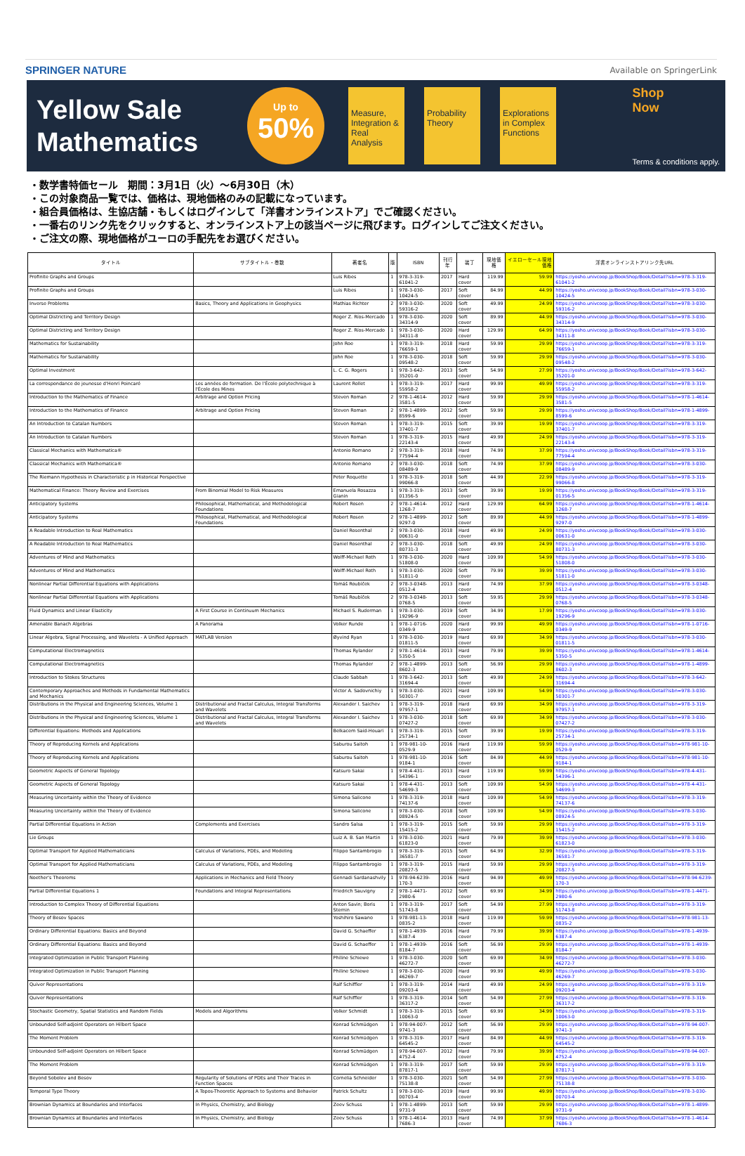SPRINGER NATURE Available on SpringerLink
Yellow Sale
Mathematics
Up to
50%
Measure, Integration & Real Analysis
Probability Theory
Explorations in Complex Functions
Shop
Now
Terms & conditions apply.
・数学書特価セール　期間：3月1日（火）～6月30日（木）
・この対象商品一覧では、価格は、現地価格のみの記載になっています。
・組合員価格は、生協店舗・もしくはログインして「洋書オンラインストア」でご確認ください。
・一番右のリンク先をクリックすると、オンラインストア上の該当ページに飛びます。ログインしてご注文ください。
・ご注文の際、現地価格がユーロの手配先をお選びください。
| タイトル | サブタイトル・巻数 | 著者名 | 版 | ISBN | 刊行年 | 装丁 | 現地価格 | イエローセール現地価格 | 洋書オンラインストアリンク先URL |
| --- | --- | --- | --- | --- | --- | --- | --- | --- | --- |
| Profinite Graphs and Groups | | Luis Ribes | 1 | 978-3-319-61041-2 | 2017 | Hard cover | 119.99 | 59.99 | https://yosho.univcoop.jp/BookShop/Book/Detail?isbn=978-3-319-61041-2 |
| Profinite Graphs and Groups | | Luis Ribes | 1 | 978-3-030-10424-5 | 2017 | Soft cover | 84.99 | 44.99 | https://yosho.univcoop.jp/BookShop/Book/Detail?isbn=978-3-030-10424-5 |
| Inverse Problems | Basics, Theory and Applications in Geophysics | Mathias Richter | 2 | 978-3-030-59316-2 | 2020 | Soft cover | 49.99 | 24.99 | https://yosho.univcoop.jp/BookShop/Book/Detail?isbn=978-3-030-59316-2 |
| Optimal Districting and Territory Design | | Roger Z. Ríos-Mercado | 1 | 978-3-030-34314-9 | 2020 | Soft cover | 89.99 | 44.99 | https://yosho.univcoop.jp/BookShop/Book/Detail?isbn=978-3-030-34314-9 |
| Optimal Districting and Territory Design | | Roger Z. Ríos-Mercado | 1 | 978-3-030-34311-8 | 2020 | Hard cover | 129.99 | 64.99 | https://yosho.univcoop.jp/BookShop/Book/Detail?isbn=978-3-030-34311-8 |
| Mathematics for Sustainability | | John Roe | 1 | 978-3-319-76659-1 | 2018 | Hard cover | 59.99 | 29.99 | https://yosho.univcoop.jp/BookShop/Book/Detail?isbn=978-3-319-76659-1 |
| Mathematics for Sustainability | | John Roe | 1 | 978-3-030-09548-2 | 2018 | Soft cover | 59.99 | 29.99 | https://yosho.univcoop.jp/BookShop/Book/Detail?isbn=978-3-030-09548-2 |
| Optimal Investment | | L. C. G. Rogers | 1 | 978-3-642-35201-0 | 2013 | Soft cover | 54.99 | 27.99 | https://yosho.univcoop.jp/BookShop/Book/Detail?isbn=978-3-642-35201-0 |
| La correspondance de jeunesse d'Henri Poincaré | Les années de formation. De l'École polytechnique à l'École des Mines | Laurent Rollet | 1 | 978-3-319-55958-2 | 2017 | Hard cover | 99.99 | 49.99 | https://yosho.univcoop.jp/BookShop/Book/Detail?isbn=978-3-319-55958-2 |
| Introduction to the Mathematics of Finance | Arbitrage and Option Pricing | Steven Roman | 2 | 978-1-4614-3581-5 | 2012 | Hard cover | 59.99 | 29.99 | https://yosho.univcoop.jp/BookShop/Book/Detail?isbn=978-1-4614-3581-5 |
| Introduction to the Mathematics of Finance | Arbitrage and Option Pricing | Steven Roman | 2 | 978-1-4899-8599-6 | 2012 | Soft cover | 59.99 | 29.99 | https://yosho.univcoop.jp/BookShop/Book/Detail?isbn=978-1-4899-8599-6 |
| An Introduction to Catalan Numbers | | Steven Roman | 1 | 978-3-319-37401-7 | 2015 | Soft cover | 39.99 | 19.99 | https://yosho.univcoop.jp/BookShop/Book/Detail?isbn=978-3-319-37401-7 |
| An Introduction to Catalan Numbers | | Steven Roman | 1 | 978-3-319-22143-4 | 2015 | Hard cover | 49.99 | 24.99 | https://yosho.univcoop.jp/BookShop/Book/Detail?isbn=978-3-319-22143-4 |
| Classical Mechanics with Mathematica® | | Antonio Romano | 2 | 978-3-319-77594-4 | 2018 | Hard cover | 74.99 | 37.99 | https://yosho.univcoop.jp/BookShop/Book/Detail?isbn=978-3-319-77594-4 |
| Classical Mechanics with Mathematica® | | Antonio Romano | 2 | 978-3-030-08489-9 | 2018 | Soft cover | 74.99 | 37.99 | https://yosho.univcoop.jp/BookShop/Book/Detail?isbn=978-3-030-08489-9 |
| The Riemann Hypothesis in Characteristic p in Historical Perspective | | Peter Roquette | 1 | 978-3-319-99066-8 | 2018 | Soft cover | 44.99 | 22.99 | https://yosho.univcoop.jp/BookShop/Book/Detail?isbn=978-3-319-99066-8 |
| Mathematical Finance: Theory Review and Exercises | From Binomial Model to Risk Measures | Emanuela Rosazza Gianin | 1 | 978-3-319-01356-5 | 2013 | Soft cover | 39.99 | 19.99 | https://yosho.univcoop.jp/BookShop/Book/Detail?isbn=978-3-319-01356-5 |
| Anticipatory Systems | Philosophical, Mathematical, and Methodological Foundations | Robert Rosen | 2 | 978-1-4614-1268-7 | 2012 | Hard cover | 129.99 | 64.99 | https://yosho.univcoop.jp/BookShop/Book/Detail?isbn=978-1-4614-1268-7 |
| Anticipatory Systems | Philosophical, Mathematical, and Methodological Foundations | Robert Rosen | 2 | 978-1-4899-9297-0 | 2012 | Soft cover | 89.99 | 44.99 | https://yosho.univcoop.jp/BookShop/Book/Detail?isbn=978-1-4899-9297-0 |
| A Readable Introduction to Real Mathematics | | Daniel Rosenthal | 2 | 978-3-030-00631-0 | 2018 | Hard cover | 49.99 | 24.99 | https://yosho.univcoop.jp/BookShop/Book/Detail?isbn=978-3-030-00631-0 |
| A Readable Introduction to Real Mathematics | | Daniel Rosenthal | 2 | 978-3-030-80731-3 | 2018 | Soft cover | 49.99 | 24.99 | https://yosho.univcoop.jp/BookShop/Book/Detail?isbn=978-3-030-80731-3 |
| Adventures of Mind and Mathematics | | Wolff-Michael Roth | 1 | 978-3-030-51808-0 | 2020 | Hard cover | 109.99 | 54.99 | https://yosho.univcoop.jp/BookShop/Book/Detail?isbn=978-3-030-51808-0 |
| Adventures of Mind and Mathematics | | Wolff-Michael Roth | 1 | 978-3-030-51811-0 | 2020 | Soft cover | 79.99 | 39.99 | https://yosho.univcoop.jp/BookShop/Book/Detail?isbn=978-3-030-51811-0 |
| Nonlinear Partial Differential Equations with Applications | | Tomáš Roubíček | 2 | 978-3-0348-0512-4 | 2013 | Hard cover | 74.99 | 37.99 | https://yosho.univcoop.jp/BookShop/Book/Detail?isbn=978-3-0348-0512-4 |
| Nonlinear Partial Differential Equations with Applications | | Tomáš Roubíček | 2 | 978-3-0348-0768-5 | 2013 | Soft cover | 59.95 | 29.99 | https://yosho.univcoop.jp/BookShop/Book/Detail?isbn=978-3-0348-0768-5 |
| Fluid Dynamics and Linear Elasticity | A First Course in Continuum Mechanics | Michael S. Ruderman | 1 | 978-3-030-19296-9 | 2019 | Soft cover | 34.99 | 17.99 | https://yosho.univcoop.jp/BookShop/Book/Detail?isbn=978-3-030-19296-9 |
| Amenable Banach Algebras | A Panorama | Volker Runde | 1 | 978-1-0716-0349-9 | 2020 | Hard cover | 99.99 | 49.99 | https://yosho.univcoop.jp/BookShop/Book/Detail?isbn=978-1-0716-0349-9 |
| Linear Algebra, Signal Processing, and Wavelets - A Unified Approach | MATLAB Version | Øyvind Ryan | 1 | 978-3-030-01811-5 | 2019 | Hard cover | 69.99 | 34.99 | https://yosho.univcoop.jp/BookShop/Book/Detail?isbn=978-3-030-01811-5 |
| Computational Electromagnetics | | Thomas Rylander | 2 | 978-1-4614-5350-5 | 2013 | Hard cover | 79.99 | 39.99 | https://yosho.univcoop.jp/BookShop/Book/Detail?isbn=978-1-4614-5350-5 |
| Computational Electromagnetics | | Thomas Rylander | 2 | 978-1-4899-8602-3 | 2013 | Soft cover | 56.99 | 29.99 | https://yosho.univcoop.jp/BookShop/Book/Detail?isbn=978-1-4899-8602-3 |
| Introduction to Stokes Structures | | Claude Sabbah | 1 | 978-3-642-31694-4 | 2013 | Soft cover | 49.99 | 24.99 | https://yosho.univcoop.jp/BookShop/Book/Detail?isbn=978-3-642-31694-4 |
| Contemporary Approaches and Methods in Fundamental Mathematics and Mechanics | | Victor A. Sadovnichiy | 1 | 978-3-030-50301-7 | 2021 | Hard cover | 109.99 | 54.99 | https://yosho.univcoop.jp/BookShop/Book/Detail?isbn=978-3-030-50301-7 |
| Distributions in the Physical and Engineering Sciences, Volume 1 | Distributional and Fractal Calculus, Integral Transforms and Wavelets | Alexander I. Saichev | 1 | 978-3-319-97957-1 | 2018 | Hard cover | 69.99 | 34.99 | https://yosho.univcoop.jp/BookShop/Book/Detail?isbn=978-3-319-97957-1 |
| Distributions in the Physical and Engineering Sciences, Volume 1 | Distributional and Fractal Calculus, Integral Transforms and Wavelets | Alexander I. Saichev | 1 | 978-3-030-07427-2 | 2018 | Soft cover | 69.99 | 34.99 | https://yosho.univcoop.jp/BookShop/Book/Detail?isbn=978-3-030-07427-2 |
| Differential Equations: Methods and Applications | | Belkacem Said-Houari | 1 | 978-3-319-25734-1 | 2015 | Soft cover | 39.99 | 19.99 | https://yosho.univcoop.jp/BookShop/Book/Detail?isbn=978-3-319-25734-1 |
| Theory of Reproducing Kernels and Applications | | Saburou Saitoh | 1 | 978-981-10-0529-9 | 2016 | Hard cover | 119.99 | 59.99 | https://yosho.univcoop.jp/BookShop/Book/Detail?isbn=978-981-10-0529-9 |
| Theory of Reproducing Kernels and Applications | | Saburou Saitoh | 1 | 978-981-10-9184-1 | 2016 | Soft cover | 84.99 | 44.99 | https://yosho.univcoop.jp/BookShop/Book/Detail?isbn=978-981-10-9184-1 |
| Geometric Aspects of General Topology | | Katsuro Sakai | 1 | 978-4-431-54396-1 | 2013 | Hard cover | 119.99 | 59.99 | https://yosho.univcoop.jp/BookShop/Book/Detail?isbn=978-4-431-54396-1 |
| Geometric Aspects of General Topology | | Katsuro Sakai | 1 | 978-4-431-54699-3 | 2013 | Soft cover | 109.99 | 54.99 | https://yosho.univcoop.jp/BookShop/Book/Detail?isbn=978-4-431-54699-3 |
| Measuring Uncertainty within the Theory of Evidence | | Simona Salicone | 1 | 978-3-319-74137-6 | 2018 | Hard cover | 109.99 | 54.99 | https://yosho.univcoop.jp/BookShop/Book/Detail?isbn=978-3-319-74137-6 |
| Measuring Uncertainty within the Theory of Evidence | | Simona Salicone | 1 | 978-3-030-08924-5 | 2018 | Soft cover | 109.99 | 54.99 | https://yosho.univcoop.jp/BookShop/Book/Detail?isbn=978-3-030-08924-5 |
| Partial Differential Equations in Action | Complements and Exercises | Sandro Salsa | 1 | 978-3-319-15415-2 | 2015 | Soft cover | 59.99 | 29.99 | https://yosho.univcoop.jp/BookShop/Book/Detail?isbn=978-3-319-15415-2 |
| Lie Groups | | Luiz A. B. San Martin | 1 | 978-3-030-61823-0 | 2021 | Hard cover | 79.99 | 39.99 | https://yosho.univcoop.jp/BookShop/Book/Detail?isbn=978-3-030-61823-0 |
| Optimal Transport for Applied Mathematicians | Calculus of Variations, PDEs, and Modeling | Filippo Santambrogio | 1 | 978-3-319-36581-7 | 2015 | Soft cover | 64.99 | 32.99 | https://yosho.univcoop.jp/BookShop/Book/Detail?isbn=978-3-319-36581-7 |
| Optimal Transport for Applied Mathematicians | Calculus of Variations, PDEs, and Modeling | Filippo Santambrogio | 1 | 978-3-319-20827-5 | 2015 | Hard cover | 59.99 | 29.99 | https://yosho.univcoop.jp/BookShop/Book/Detail?isbn=978-3-319-20827-5 |
| Noether's Theorems | Applications in Mechanics and Field Theory | Gennadi Sardanashvily | 1 | 978-94-6239-170-3 | 2016 | Hard cover | 94.99 | 49.99 | https://yosho.univcoop.jp/BookShop/Book/Detail?isbn=978-94-6239-170-3 |
| Partial Differential Equations 1 | Foundations and Integral Representations | Friedrich Sauvigny | 2 | 978-1-4471-2980-6 | 2012 | Soft cover | 69.99 | 34.99 | https://yosho.univcoop.jp/BookShop/Book/Detail?isbn=978-1-4471-2980-6 |
| Introduction to Complex Theory of Differential Equations | | Anton Savin; Boris Sternin | 1 | 978-3-319-51743-8 | 2017 | Soft cover | 54.99 | 27.99 | https://yosho.univcoop.jp/BookShop/Book/Detail?isbn=978-3-319-51743-8 |
| Theory of Besov Spaces | | Yoshihiro Sawano | 1 | 978-981-13-0835-2 | 2018 | Hard cover | 119.99 | 59.99 | https://yosho.univcoop.jp/BookShop/Book/Detail?isbn=978-981-13-0835-2 |
| Ordinary Differential Equations: Basics and Beyond | | David G. Schaeffer | 1 | 978-1-4939-6387-4 | 2016 | Hard cover | 79.99 | 39.99 | https://yosho.univcoop.jp/BookShop/Book/Detail?isbn=978-1-4939-6387-4 |
| Ordinary Differential Equations: Basics and Beyond | | David G. Schaeffer | 1 | 978-1-4939-8184-7 | 2016 | Soft cover | 56.99 | 29.99 | https://yosho.univcoop.jp/BookShop/Book/Detail?isbn=978-1-4939-8184-7 |
| Integrated Optimization in Public Transport Planning | | Philine Schiewe | 1 | 978-3-030-46272-7 | 2020 | Soft cover | 69.99 | 34.99 | https://yosho.univcoop.jp/BookShop/Book/Detail?isbn=978-3-030-46272-7 |
| Integrated Optimization in Public Transport Planning | | Philine Schiewe | 1 | 978-3-030-46269-7 | 2020 | Hard cover | 99.99 | 49.99 | https://yosho.univcoop.jp/BookShop/Book/Detail?isbn=978-3-030-46269-7 |
| Quiver Representations | | Ralf Schiffler | 1 | 978-3-319-09203-4 | 2014 | Hard cover | 49.99 | 24.99 | https://yosho.univcoop.jp/BookShop/Book/Detail?isbn=978-3-319-09203-4 |
| Quiver Representations | | Ralf Schiffler | 1 | 978-3-319-36317-2 | 2014 | Soft cover | 54.99 | 27.99 | https://yosho.univcoop.jp/BookShop/Book/Detail?isbn=978-3-319-36317-2 |
| Stochastic Geometry, Spatial Statistics and Random Fields | Models and Algorithms | Volker Schmidt | 1 | 978-3-319-10063-0 | 2015 | Soft cover | 69.99 | 34.99 | https://yosho.univcoop.jp/BookShop/Book/Detail?isbn=978-3-319-10063-0 |
| Unbounded Self-adjoint Operators on Hilbert Space | | Konrad Schmüdgen | 1 | 978-94-007-9741-3 | 2012 | Soft cover | 56.99 | 29.99 | https://yosho.univcoop.jp/BookShop/Book/Detail?isbn=978-94-007-9741-3 |
| The Moment Problem | | Konrad Schmüdgen | 1 | 978-3-319-64545-2 | 2017 | Hard cover | 84.99 | 44.99 | https://yosho.univcoop.jp/BookShop/Book/Detail?isbn=978-3-319-64545-2 |
| Unbounded Self-adjoint Operators on Hilbert Space | | Konrad Schmüdgen | 1 | 978-94-007-4752-4 | 2012 | Hard cover | 79.99 | 39.99 | https://yosho.univcoop.jp/BookShop/Book/Detail?isbn=978-94-007-4752-4 |
| The Moment Problem | | Konrad Schmüdgen | 1 | 978-3-319-87817-1 | 2017 | Soft cover | 59.99 | 29.99 | https://yosho.univcoop.jp/BookShop/Book/Detail?isbn=978-3-319-87817-1 |
| Beyond Sobolev and Besov | Regularity of Solutions of PDEs and Their Traces in Function Spaces | Cornelia Schneider | 1 | 978-3-030-75138-8 | 2021 | Soft cover | 54.99 | 27.99 | https://yosho.univcoop.jp/BookShop/Book/Detail?isbn=978-3-030-75138-8 |
| Temporal Type Theory | A Topos-Theoretic Approach to Systems and Behavior | Patrick Schultz | 1 | 978-3-030-00703-4 | 2019 | Hard cover | 99.99 | 49.99 | https://yosho.univcoop.jp/BookShop/Book/Detail?isbn=978-3-030-00703-4 |
| Brownian Dynamics at Boundaries and Interfaces | In Physics, Chemistry, and Biology | Zeev Schuss | 1 | 978-1-4899-9731-9 | 2013 | Soft cover | 59.99 | 29.99 | https://yosho.univcoop.jp/BookShop/Book/Detail?isbn=978-1-4899-9731-9 |
| Brownian Dynamics at Boundaries and Interfaces | In Physics, Chemistry, and Biology | Zeev Schuss | 1 | 978-1-4614-7686-3 | 2013 | Hard cover | 74.99 | 37.99 | https://yosho.univcoop.jp/BookShop/Book/Detail?isbn=978-1-4614-7686-3 |